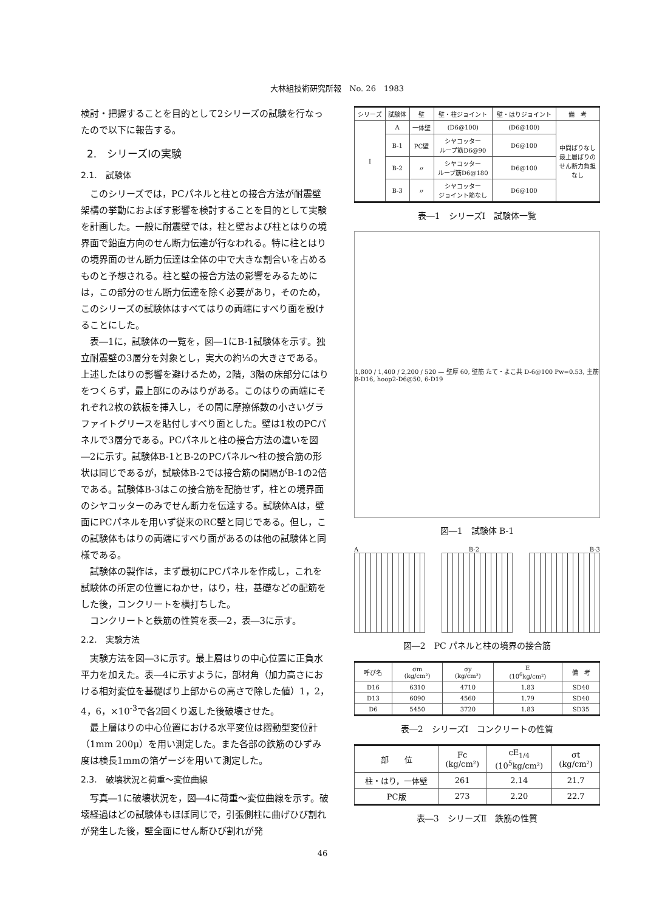大林組技術研究所報　No. 26　1983
検討・把握することを目的として2シリーズの試験を行なったので以下に報告する。
2.　シリーズⅠの実験
2.1.　試験体
このシリーズでは，PCパネルと柱との接合方法が耐震壁架構の挙動におよぼす影響を検討することを目的として実験を計画した。一般に耐震壁では，柱と壁および柱とはりの境界面で鉛直方向のせん断力伝達が行なわれる。特に柱とはりの境界面のせん断力伝達は全体の中で大きな割合いを占めるものと予想される。柱と壁の接合方法の影響をみるためには，この部分のせん断力伝達を除く必要があり，そのため，このシリーズの試験体はすべてはりの両端にすべり面を設けることにした。
表―1に，試験体の一覧を，図―1にB-1試験体を示す。独立耐震壁の3層分を対象とし，実大の約⅓の大きさである。上述したはりの影響を避けるため，2階，3階の床部分にはりをつくらず，最上部にのみはりがある。このはりの両端にそれぞれ2枚の鉄板を挿入し，その間に摩擦係数の小さいグラファイトグリースを貼付しすべり面とした。壁は1枚のPCパネルで3層分である。PCパネルと柱の接合方法の違いを図―2に示す。試験体B-1とB-2のPCパネル～柱の接合筋の形状は同じであるが，試験体B-2では接合筋の間隔がB-1の2倍である。試験体B-3はこの接合筋を配筋せず，柱との境界面のシヤコッターのみでせん断力を伝達する。試験体Aは，壁面にPCパネルを用いず従来のRC壁と同じである。但し，この試験体もはりの両端にすべり面があるのは他の試験体と同様である。
試験体の製作は，まず最初にPCパネルを作成し，これを試験体の所定の位置にねかせ，はり，柱，基礎などの配筋をした後，コンクリートを横打ちした。
コンクリートと鉄筋の性質を表―2，表―3に示す。
2.2.　実験方法
実験方法を図―3に示す。最上層はりの中心位置に正負水平力を加えた。表―4に示すように，部材角（加力高さにおける相対変位を基礎ばり上部からの高さで除した値）1，2，4，6，×10<sup>-3</sup>で各2回くり返した後破壊させた。
最上層はりの中心位置における水平変位は摺動型変位計（1mm 200μ）を用い測定した。また各部の鉄筋のひずみ度は検長1mmの箔ゲージを用いて測定した。
2.3.　破壊状況と荷重～変位曲線
写真―1に破壊状況を，図―4に荷重～変位曲線を示す。破壊経過はどの試験体もほぼ同じで，引張側柱に曲げひび割れが発生した後，壁全面にせん断ひび割れが発
| シリーズ | 試験体 | 壁 | 壁・柱ジョイント | 壁・はりジョイント | 備 考 |
| --- | --- | --- | --- | --- | --- |
| Ⅰ | A | 一体壁 | (D6@100) | (D6@100) | 中間ばりなし 最上層ばりの せん断力負担 なし |
| | B-1 | PC壁 | シヤコッター ループ筋D6@90 | D6@100 | |
| | B-2 | 〃 | シヤコッター ループ筋D6@180 | D6@100 | |
| | B-3 | 〃 | シヤコッター ジョイント筋なし | D6@100 | |
表―1　シリーズⅠ　試験体一覧
1,800 / 1,400 / 2,200 / 520 — 壁厚 60, 壁筋 たて・よこ共 D-6@100 Pw=0.53, 主筋8-D16, hoop2-D6@50, 6-D19
図―1　試験体 B-1
A B-2 B-3
図―2　PC パネルと柱の境界の接合筋
| 呼び名 | σm (kg/cm²) | σy (kg/cm²) | E (10<sup>6</sup>kg/cm²) | 備 考 |
| --- | --- | --- | --- | --- |
| D16 | 6310 | 4710 | 1.83 | SD40 |
| D13 | 6090 | 4560 | 1.79 | SD40 |
| D6 | 5450 | 3720 | 1.83 | SD35 |
表―2　シリーズⅠ　コンクリートの性質
| 部 位 | Fc (kg/cm²) | cE<sub>1/4</sub> (10<sup>5</sup>kg/cm²) | σt (kg/cm²) |
| --- | --- | --- | --- |
| 柱・はり，一体壁 | 261 | 2.14 | 21.7 |
| PC版 | 273 | 2.20 | 22.7 |
表―3　シリーズⅡ　鉄筋の性質
46